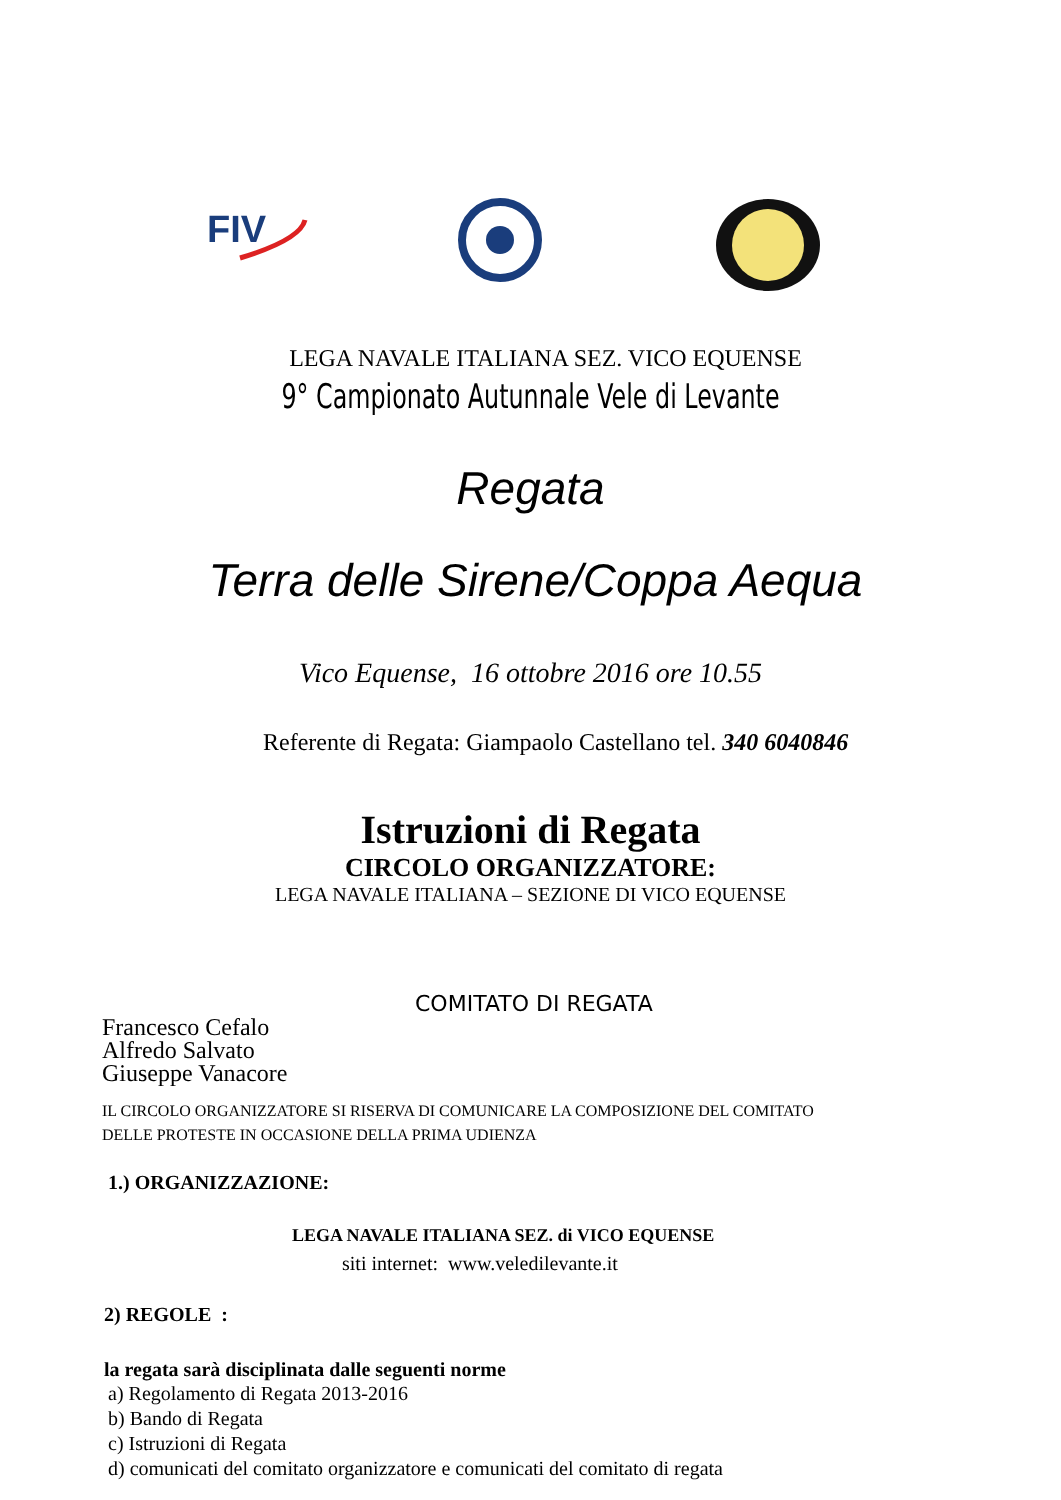FIV
LEGA NAVALE ITALIANA SEZ. VICO EQUENSE
9° Campionato Autunnale Vele di Levante
Regata
Terra delle Sirene/Coppa Aequa
Vico Equense, 16 ottobre 2016 ore 10.55
Referente di Regata: Giampaolo Castellano tel. 340 6040846
Istruzioni di Regata
CIRCOLO ORGANIZZATORE:
LEGA NAVALE ITALIANA – SEZIONE DI VICO EQUENSE
COMITATO DI REGATA
Francesco Cefalo
Alfredo Salvato
Giuseppe Vanacore
IL CIRCOLO ORGANIZZATORE SI RISERVA DI COMUNICARE LA COMPOSIZIONE DEL COMITATO
DELLE PROTESTE IN OCCASIONE DELLA PRIMA UDIENZA
1.) ORGANIZZAZIONE:
LEGA NAVALE ITALIANA SEZ. di VICO EQUENSE
siti internet: www.veledilevante.it
2) REGOLE :
la regata sarà disciplinata dalle seguenti norme
a) Regolamento di Regata 2013-2016
b) Bando di Regata
c) Istruzioni di Regata
d) comunicati del comitato organizzatore e comunicati del comitato di regata